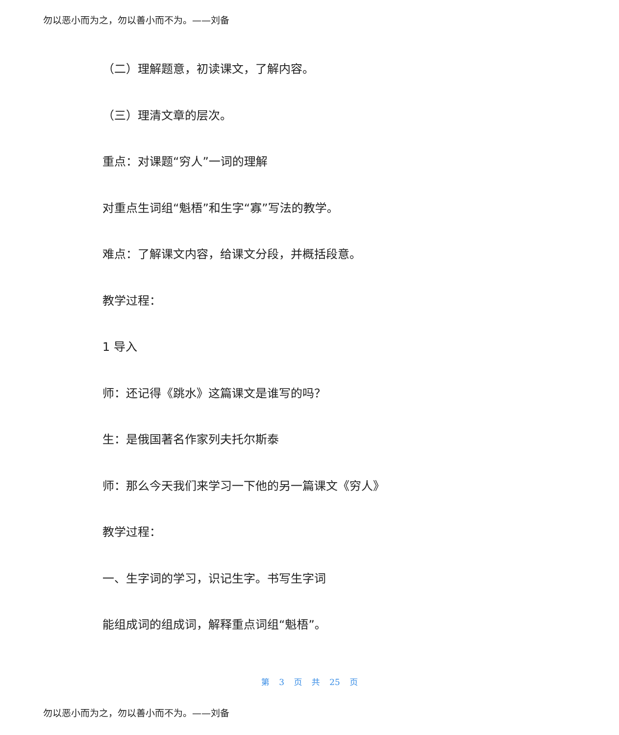勿以恶小而为之，勿以善小而不为。——刘备
（二）理解题意，初读课文，了解内容。
（三）理清文章的层次。
重点：对课题“穷人”一词的理解
对重点生词组“魁梧”和生字“寡”写法的教学。
难点：了解课文内容，给课文分段，并概括段意。
教学过程：
1 导入
师：还记得《跳水》这篇课文是谁写的吗？
生：是俄国著名作家列夫托尔斯泰
师：那么今天我们来学习一下他的另一篇课文《穷人》
教学过程：
一、生字词的学习，识记生字。书写生字词
能组成词的组成词，解释重点词组“魁梧”。
第 3 页 共 25 页
勿以恶小而为之，勿以善小而不为。——刘备